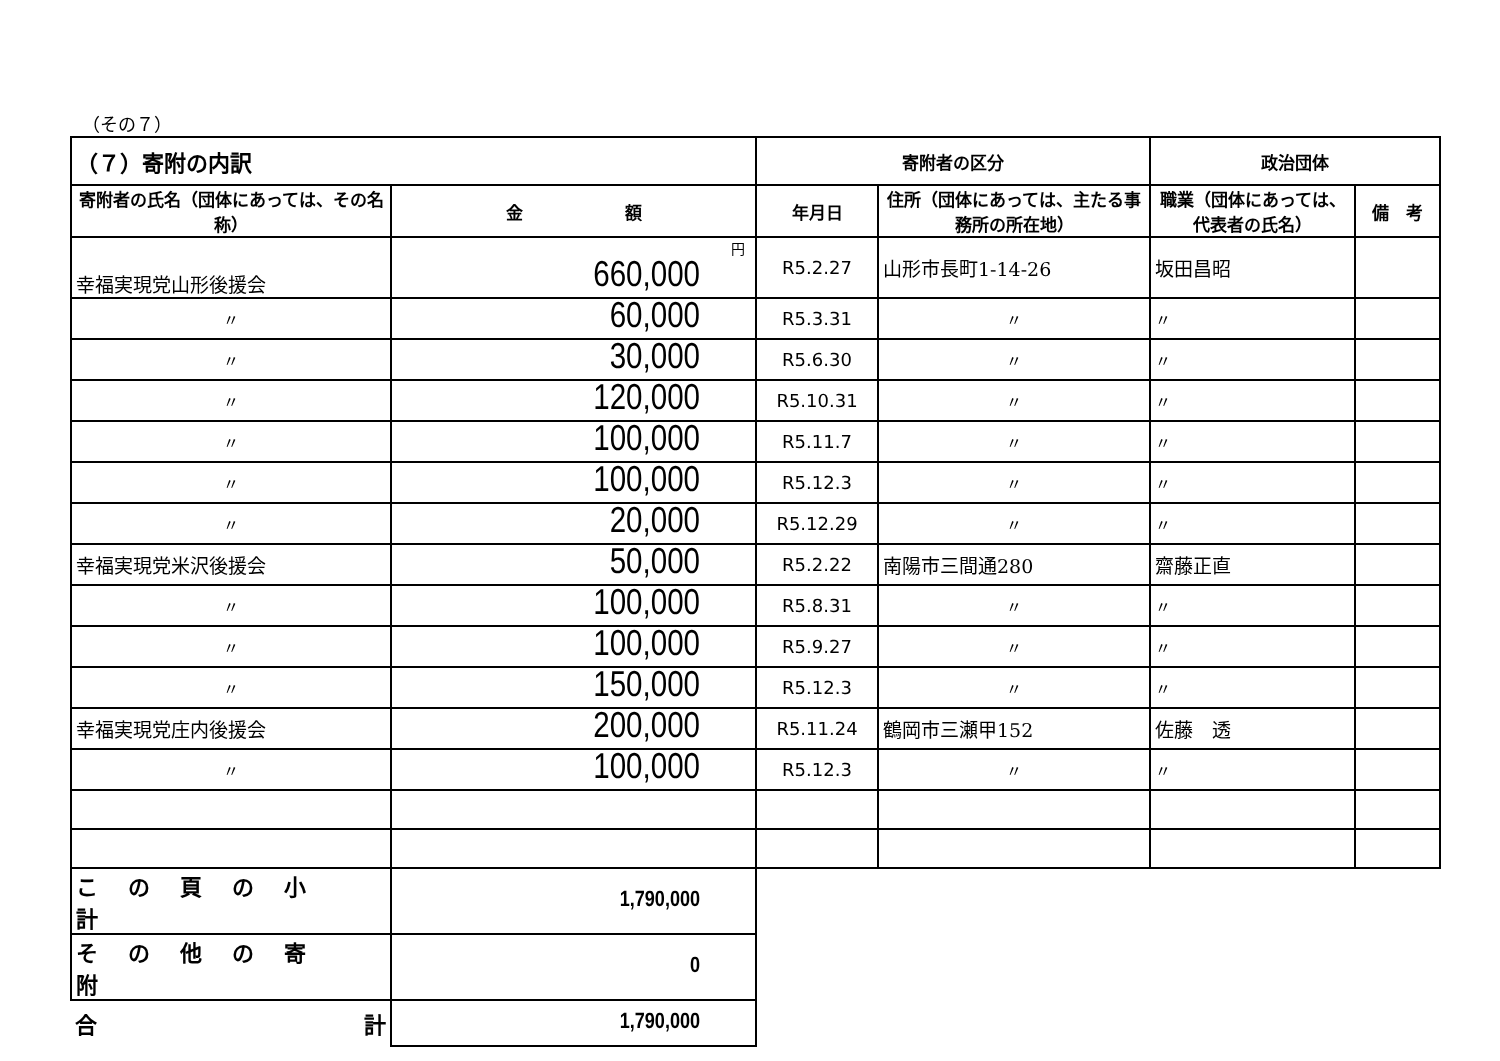（その７）
| （７）寄附の内訳 | | 寄附者の区分 | | 政治団体 | |
| --- | --- | --- | --- | --- | --- |
| 寄附者の氏名（団体にあっては、その名称） | 金 額 | 年月日 | 住所（団体にあっては、主たる事務所の所在地） | 職業（団体にあっては、代表者の氏名） | 備 考 |
| 幸福実現党山形後援会 | 円 660,000 | R5.2.27 | 山形市長町1-14-26 | 坂田昌昭 | |
| 〃 | 60,000 | R5.3.31 | 〃 | 〃 | |
| 〃 | 30,000 | R5.6.30 | 〃 | 〃 | |
| 〃 | 120,000 | R5.10.31 | 〃 | 〃 | |
| 〃 | 100,000 | R5.11.7 | 〃 | 〃 | |
| 〃 | 100,000 | R5.12.3 | 〃 | 〃 | |
| 〃 | 20,000 | R5.12.29 | 〃 | 〃 | |
| 幸福実現党米沢後援会 | 50,000 | R5.2.22 | 南陽市三間通280 | 齋藤正直 | |
| 〃 | 100,000 | R5.8.31 | 〃 | 〃 | |
| 〃 | 100,000 | R5.9.27 | 〃 | 〃 | |
| 〃 | 150,000 | R5.12.3 | 〃 | 〃 | |
| 幸福実現党庄内後援会 | 200,000 | R5.11.24 | 鶴岡市三瀬甲152 | 佐藤 透 | |
| 〃 | 100,000 | R5.12.3 | 〃 | 〃 | |
| この頁の小計 | 1,790,000 | | | | |
| その他の寄附 | 0 | | | | |
| 合 計 | 1,790,000 | | | | |